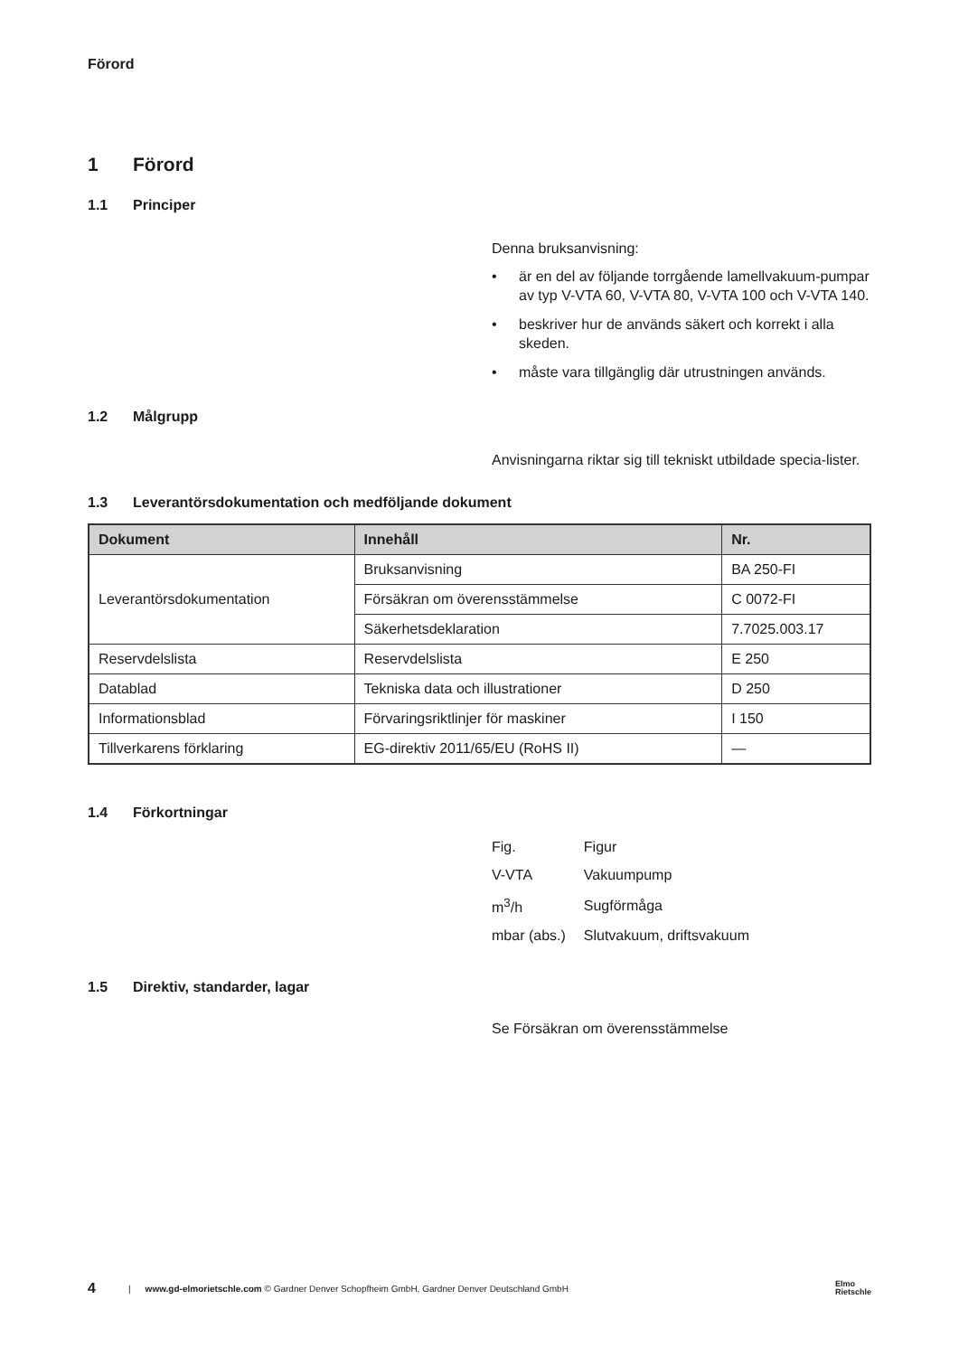Förord
1 Förord
1.1 Principer
Denna bruksanvisning:
• är en del av följande torrgående lamellvakuum-pumpar av typ V-VTA 60, V-VTA 80, V-VTA 100 och V-VTA 140.
• beskriver hur de används säkert och korrekt i alla skeden.
• måste vara tillgänglig där utrustningen används.
1.2 Målgrupp
Anvisningarna riktar sig till tekniskt utbildade specia-lister.
1.3 Leverantörsdokumentation och medföljande dokument
| Dokument | Innehåll | Nr. |
| --- | --- | --- |
| Leverantörsdokumentation | Bruksanvisning | BA 250-FI |
| | Försäkran om överensstämmelse | C 0072-FI |
| | Säkerhetsdeklaration | 7.7025.003.17 |
| Reservdelslista | Reservdelslista | E 250 |
| Datablad | Tekniska data och illustrationer | D 250 |
| Informationsblad | Förvaringsriktlinjer för maskiner | I 150 |
| Tillverkarens förklaring | EG-direktiv 2011/65/EU (RoHS II) | — |
1.4 Förkortningar
| Fig. | Figur |
| V-VTA | Vakuumpump |
| m<sup>3</sup>/h | Sugförmåga |
| mbar (abs.) | Slutvakuum, driftsvakuum |
1.5 Direktiv, standarder, lagar
Se Försäkran om överensstämmelse
4 | www.gd-elmorietschle.com © Gardner Denver Schopfheim GmbH, Gardner Denver Deutschland GmbH Elmo
Rietschle